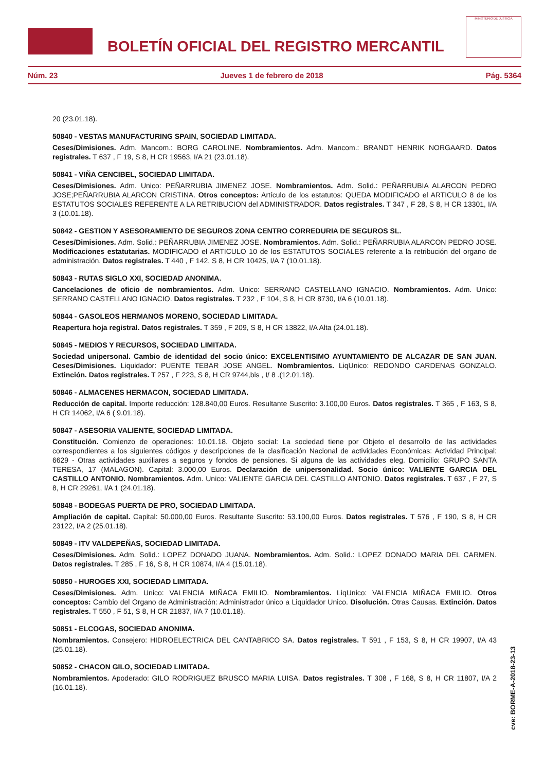BOLETÍN OFICIAL DEL REGISTRO MERCANTIL
MINISTERIO DE JUSTICIA
Núm. 23 Jueves 1 de febrero de 2018 Pág. 5364
20 (23.01.18).
50840 - VESTAS MANUFACTURING SPAIN, SOCIEDAD LIMITADA.
Ceses/Dimisiones. Adm. Mancom.: BORG CAROLINE. Nombramientos. Adm. Mancom.: BRANDT HENRIK NORGAARD. Datos registrales. T 637 , F 19, S 8, H CR 19563, I/A 21 (23.01.18).
50841 - VIÑA CENCIBEL, SOCIEDAD LIMITADA.
Ceses/Dimisiones. Adm. Unico: PEÑARRUBIA JIMENEZ JOSE. Nombramientos. Adm. Solid.: PEÑARRUBIA ALARCON PEDRO JOSE;PEÑARRUBIA ALARCON CRISTINA. Otros conceptos: Artículo de los estatutos: QUEDA MODIFICADO el ARTICULO 8 de los ESTATUTOS SOCIALES REFERENTE A LA RETRIBUCION del ADMINISTRADOR. Datos registrales. T 347 , F 28, S 8, H CR 13301, I/A 3 (10.01.18).
50842 - GESTION Y ASESORAMIENTO DE SEGUROS ZONA CENTRO CORREDURIA DE SEGUROS SL.
Ceses/Dimisiones. Adm. Solid.: PEÑARRUBIA JIMENEZ JOSE. Nombramientos. Adm. Solid.: PEÑARRUBIA ALARCON PEDRO JOSE. Modificaciones estatutarias. MODIFICADO el ARTICULO 10 de los ESTATUTOS SOCIALES referente a la retribución del organo de administración. Datos registrales. T 440 , F 142, S 8, H CR 10425, I/A 7 (10.01.18).
50843 - RUTAS SIGLO XXI, SOCIEDAD ANONIMA.
Cancelaciones de oficio de nombramientos. Adm. Unico: SERRANO CASTELLANO IGNACIO. Nombramientos. Adm. Unico: SERRANO CASTELLANO IGNACIO. Datos registrales. T 232 , F 104, S 8, H CR 8730, I/A 6 (10.01.18).
50844 - GASOLEOS HERMANOS MORENO, SOCIEDAD LIMITADA.
Reapertura hoja registral. Datos registrales. T 359 , F 209, S 8, H CR 13822, I/A Alta (24.01.18).
50845 - MEDIOS Y RECURSOS, SOCIEDAD LIMITADA.
Sociedad unipersonal. Cambio de identidad del socio único: EXCELENTISIMO AYUNTAMIENTO DE ALCAZAR DE SAN JUAN. Ceses/Dimisiones. Liquidador: PUENTE TEBAR JOSE ANGEL. Nombramientos. LiqUnico: REDONDO CARDENAS GONZALO. Extinción. Datos registrales. T 257 , F 223, S 8, H CR 9744,bis , I/ 8 .(12.01.18).
50846 - ALMACENES HERMACON, SOCIEDAD LIMITADA.
Reducción de capital. Importe reducción: 128.840,00 Euros. Resultante Suscrito: 3.100,00 Euros. Datos registrales. T 365 , F 163, S 8, H CR 14062, I/A 6 ( 9.01.18).
50847 - ASESORIA VALIENTE, SOCIEDAD LIMITADA.
Constitución. Comienzo de operaciones: 10.01.18. Objeto social: La sociedad tiene por Objeto el desarrollo de las actividades correspondientes a los siguientes códigos y descripciones de la clasificación Nacional de actividades Económicas: Actividad Principal: 6629 - Otras actividades auxiliares a seguros y fondos de pensiones. Si alguna de las actividades eleg. Domicilio: GRUPO SANTA TERESA, 17 (MALAGON). Capital: 3.000,00 Euros. Declaración de unipersonalidad. Socio único: VALIENTE GARCIA DEL CASTILLO ANTONIO. Nombramientos. Adm. Unico: VALIENTE GARCIA DEL CASTILLO ANTONIO. Datos registrales. T 637 , F 27, S 8, H CR 29261, I/A 1 (24.01.18).
50848 - BODEGAS PUERTA DE PRO, SOCIEDAD LIMITADA.
Ampliación de capital. Capital: 50.000,00 Euros. Resultante Suscrito: 53.100,00 Euros. Datos registrales. T 576 , F 190, S 8, H CR 23122, I/A 2 (25.01.18).
50849 - ITV VALDEPEÑAS, SOCIEDAD LIMITADA.
Ceses/Dimisiones. Adm. Solid.: LOPEZ DONADO JUANA. Nombramientos. Adm. Solid.: LOPEZ DONADO MARIA DEL CARMEN. Datos registrales. T 285 , F 16, S 8, H CR 10874, I/A 4 (15.01.18).
50850 - HUROGES XXI, SOCIEDAD LIMITADA.
Ceses/Dimisiones. Adm. Unico: VALENCIA MIÑACA EMILIO. Nombramientos. LiqUnico: VALENCIA MIÑACA EMILIO. Otros conceptos: Cambio del Organo de Administración: Administrador único a Liquidador Unico. Disolución. Otras Causas. Extinción. Datos registrales. T 550 , F 51, S 8, H CR 21837, I/A 7 (10.01.18).
50851 - ELCOGAS, SOCIEDAD ANONIMA.
Nombramientos. Consejero: HIDROELECTRICA DEL CANTABRICO SA. Datos registrales. T 591 , F 153, S 8, H CR 19907, I/A 43 (25.01.18).
50852 - CHACON GILO, SOCIEDAD LIMITADA.
Nombramientos. Apoderado: GILO RODRIGUEZ BRUSCO MARIA LUISA. Datos registrales. T 308 , F 168, S 8, H CR 11807, I/A 2 (16.01.18).
cve: BORME-A-2018-23-13